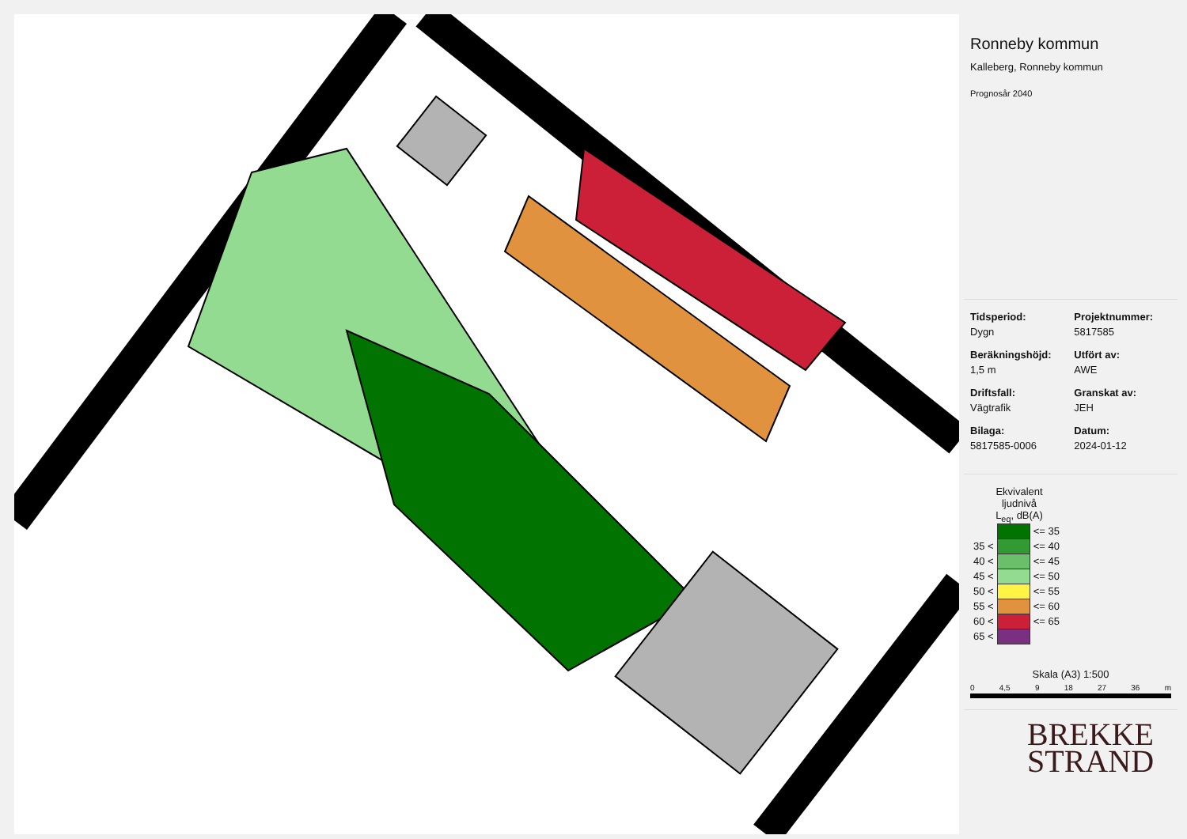Ronneby kommun
Kalleberg, Ronneby kommun
Prognosår 2040
| Tidsperiod: Dygn | Projektnummer: 5817585 |
| Beräkningshöjd: 1,5 m | Utfört av: AWE |
| Driftsfall: Vägtrafik | Granskat av: JEH |
| Bilaga: 5817585-0006 | Datum: 2024-01-12 |
Ekvivalent
ljudnivå
L<sub>eq</sub>, dB(A)
| | | <= 35 |
| 35 < | | <= 40 |
| 40 < | | <= 45 |
| 45 < | | <= 50 |
| 50 < | | <= 55 |
| 55 < | | <= 60 |
| 60 < | | <= 65 |
| 65 < | | |
Skala (A3) 1:500
0 4,5 9 18 27 36 m
BREKKE
STRAND